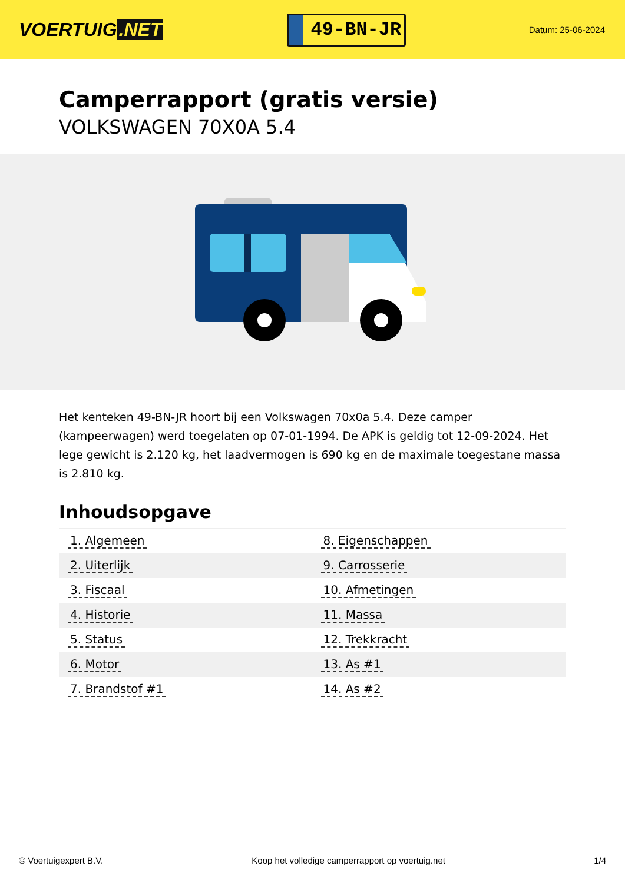VOERTUIG.NET
49-BN-JR
Datum: 25-06-2024
Camperrapport (gratis versie)
VOLKSWAGEN 70X0A 5.4
Het kenteken 49-BN-JR hoort bij een Volkswagen 70x0a 5.4. Deze camper (kampeerwagen) werd toegelaten op 07-01-1994. De APK is geldig tot 12-09-2024. Het lege gewicht is 2.120 kg, het laadvermogen is 690 kg en de maximale toegestane massa is 2.810 kg.
Inhoudsopgave
| 1. Algemeen | 8. Eigenschappen |
| 2. Uiterlijk | 9. Carrosserie |
| 3. Fiscaal | 10. Afmetingen |
| 4. Historie | 11. Massa |
| 5. Status | 12. Trekkracht |
| 6. Motor | 13. As #1 |
| 7. Brandstof #1 | 14. As #2 |
© Voertuigexpert B.V. Koop het volledige camperrapport op voertuig.net 1/4